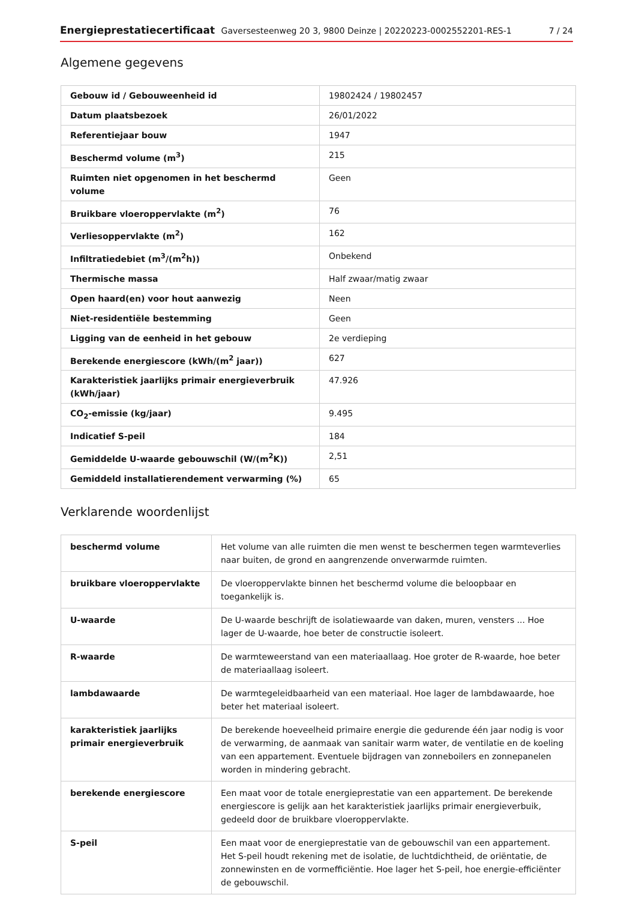Energieprestatiecertificaat Gaversesteenweg 20 3, 9800 Deinze | 20220223-0002552201-RES-1 7 / 24
Algemene gegevens
| Gebouw id / Gebouweenheid id | 19802424 / 19802457 |
| Datum plaatsbezoek | 26/01/2022 |
| Referentiejaar bouw | 1947 |
| Beschermd volume (m<sup>3</sup>) | 215 |
| Ruimten niet opgenomen in het beschermd volume | Geen |
| Bruikbare vloeroppervlakte (m<sup>2</sup>) | 76 |
| Verliesoppervlakte (m<sup>2</sup>) | 162 |
| Infiltratiedebiet (m<sup>3</sup>/(m<sup>2</sup>h)) | Onbekend |
| Thermische massa | Half zwaar/matig zwaar |
| Open haard(en) voor hout aanwezig | Neen |
| Niet-residentiële bestemming | Geen |
| Ligging van de eenheid in het gebouw | 2e verdieping |
| Berekende energiescore (kWh/(m<sup>2</sup> jaar)) | 627 |
| Karakteristiek jaarlijks primair energieverbruik (kWh/jaar) | 47.926 |
| CO<sub>2</sub>-emissie (kg/jaar) | 9.495 |
| Indicatief S-peil | 184 |
| Gemiddelde U-waarde gebouwschil (W/(m<sup>2</sup>K)) | 2,51 |
| Gemiddeld installatierendement verwarming (%) | 65 |
Verklarende woordenlijst
| beschermd volume | Het volume van alle ruimten die men wenst te beschermen tegen warmteverlies naar buiten, de grond en aangrenzende onverwarmde ruimten. |
| bruikbare vloeroppervlakte | De vloeroppervlakte binnen het beschermd volume die beloopbaar en toegankelijk is. |
| U-waarde | De U-waarde beschrijft de isolatiewaarde van daken, muren, vensters ... Hoe lager de U-waarde, hoe beter de constructie isoleert. |
| R-waarde | De warmteweerstand van een materiaallaag. Hoe groter de R-waarde, hoe beter de materiaallaag isoleert. |
| lambdawaarde | De warmtegeleidbaarheid van een materiaal. Hoe lager de lambdawaarde, hoe beter het materiaal isoleert. |
| karakteristiek jaarlijks primair energieverbruik | De berekende hoeveelheid primaire energie die gedurende één jaar nodig is voor de verwarming, de aanmaak van sanitair warm water, de ventilatie en de koeling van een appartement. Eventuele bijdragen van zonneboilers en zonnepanelen worden in mindering gebracht. |
| berekende energiescore | Een maat voor de totale energieprestatie van een appartement. De berekende energiescore is gelijk aan het karakteristiek jaarlijks primair energieverbuik, gedeeld door de bruikbare vloeroppervlakte. |
| S-peil | Een maat voor de energieprestatie van de gebouwschil van een appartement. Het S-peil houdt rekening met de isolatie, de luchtdichtheid, de oriëntatie, de zonnewinsten en de vormefficiëntie. Hoe lager het S-peil, hoe energie-efficiënter de gebouwschil. |